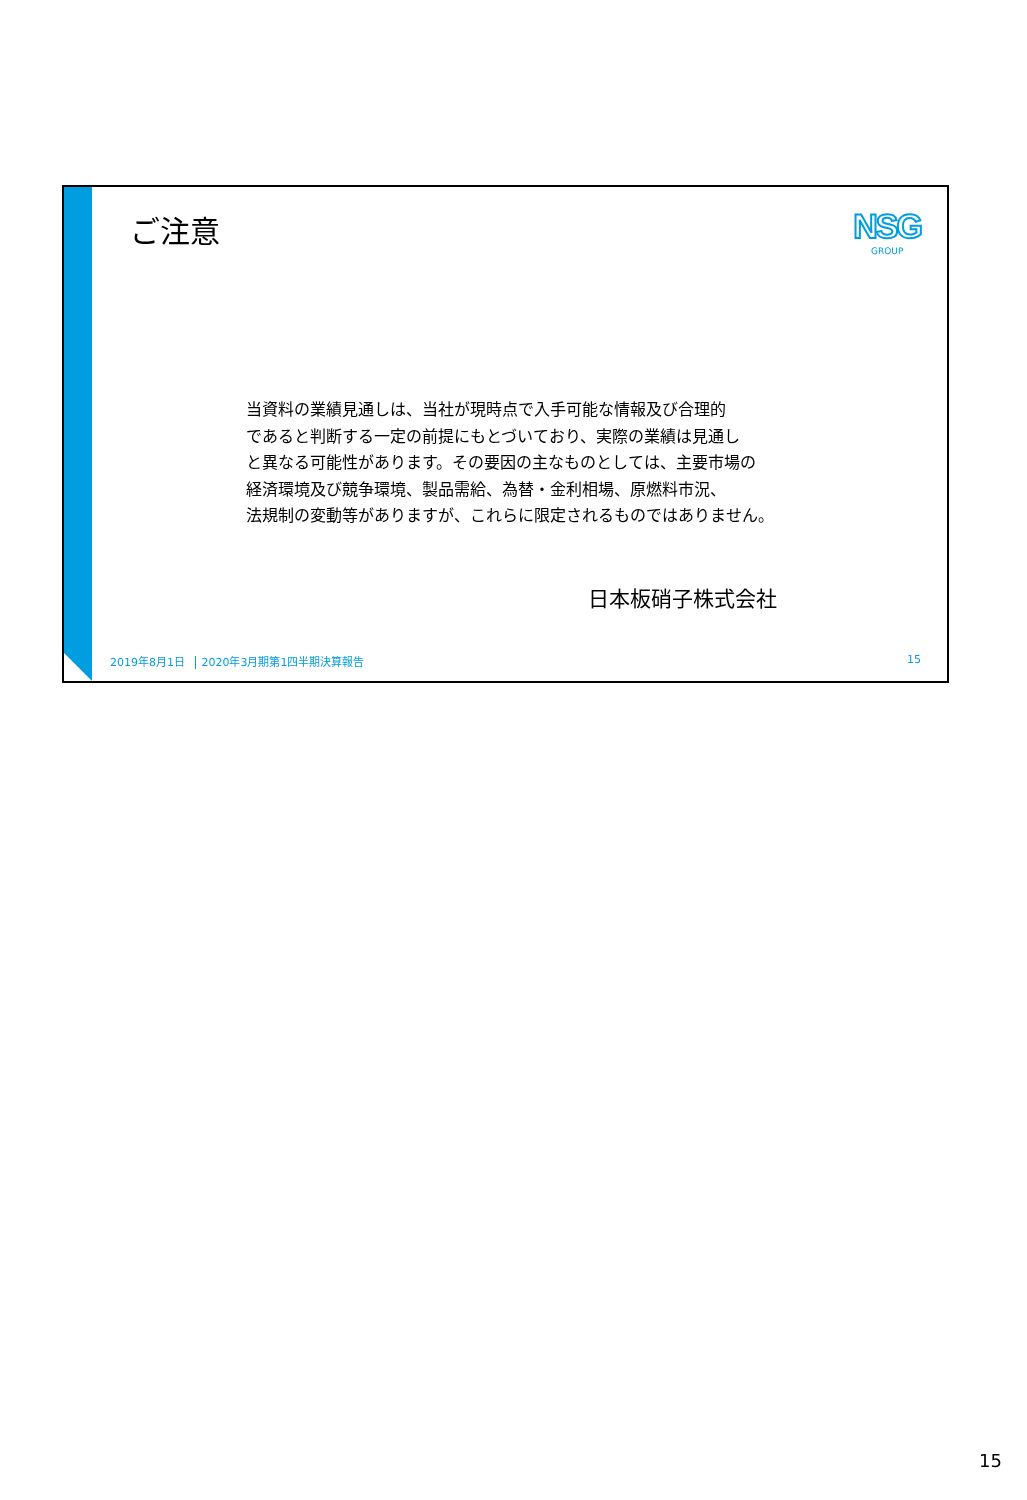ご注意
NSG
GROUP
当資料の業績見通しは、当社が現時点で入手可能な情報及び合理的
であると判断する一定の前提にもとづいており、実際の業績は見通し
と異なる可能性があります。その要因の主なものとしては、主要市場の
経済環境及び競争環境、製品需給、為替・金利相場、原燃料市況、
法規制の変動等がありますが、これらに限定されるものではありません。
日本板硝子株式会社
2019年8月1日 2020年3月期第1四半期決算報告
15
15